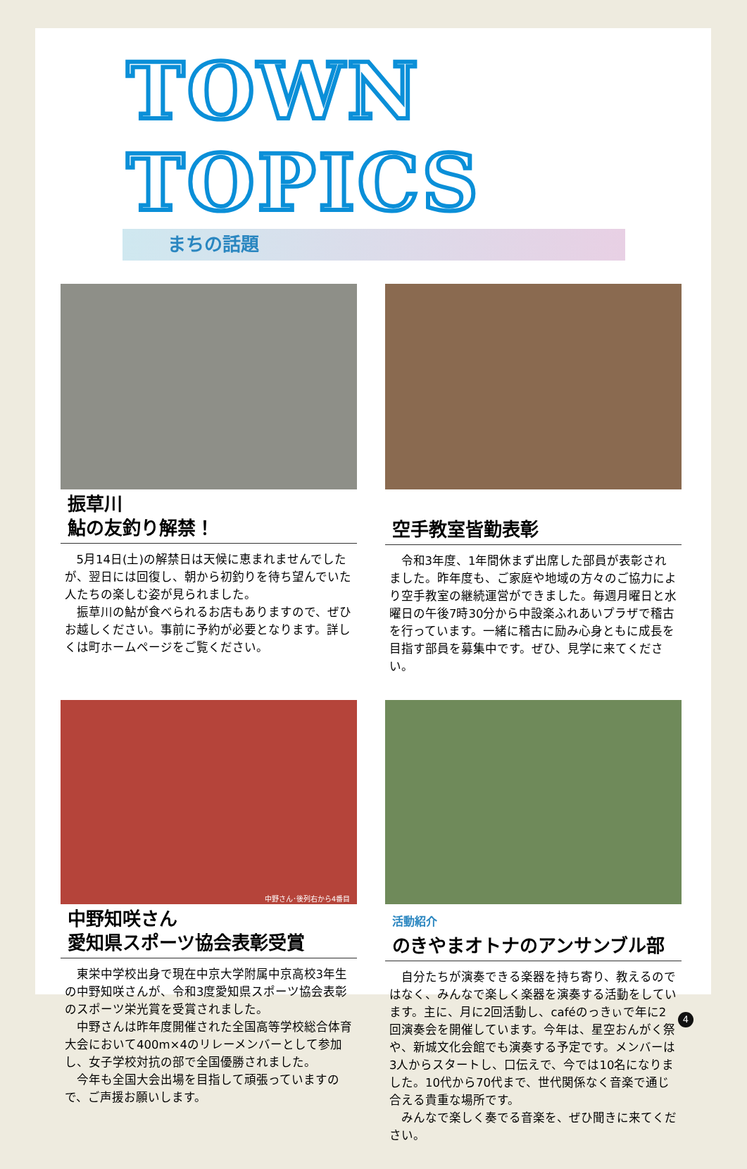TOWN TOPICS
まちの話題
振草川
鮎の友釣り解禁！
5月14日(土)の解禁日は天候に恵まれませんでしたが、翌日には回復し、朝から初釣りを待ち望んでいた人たちの楽しむ姿が見られました。
振草川の鮎が食べられるお店もありますので、ぜひお越しください。事前に予約が必要となります。詳しくは町ホームページをご覧ください。
空手教室皆勤表彰
令和3年度、1年間休まず出席した部員が表彰されました。昨年度も、ご家庭や地域の方々のご協力により空手教室の継続運営ができました。毎週月曜日と水曜日の午後7時30分から中設楽ふれあいプラザで稽古を行っています。一緒に稽古に励み心身ともに成長を目指す部員を募集中です。ぜひ、見学に来てください。
中野さん･後列右から4番目
中野知咲さん
愛知県スポーツ協会表彰受賞
東栄中学校出身で現在中京大学附属中京高校3年生の中野知咲さんが、令和3度愛知県スポーツ協会表彰のスポーツ栄光賞を受賞されました。
中野さんは昨年度開催された全国高等学校総合体育大会において400m×4のリレーメンバーとして参加し、女子学校対抗の部で全国優勝されました。
今年も全国大会出場を目指して頑張っていますので、ご声援お願いします。
活動紹介
のきやまオトナのアンサンブル部
自分たちが演奏できる楽器を持ち寄り、教えるのではなく、みんなで楽しく楽器を演奏する活動をしています。主に、月に2回活動し、caféのっきぃで年に2回演奏会を開催しています。今年は、星空おんがく祭や、新城文化会館でも演奏する予定です。メンバーは3人からスタートし、口伝えで、今では10名になりました。10代から70代まで、世代関係なく音楽で通じ合える貴重な場所です。
みんなで楽しく奏でる音楽を、ぜひ聞きに来てください。
4